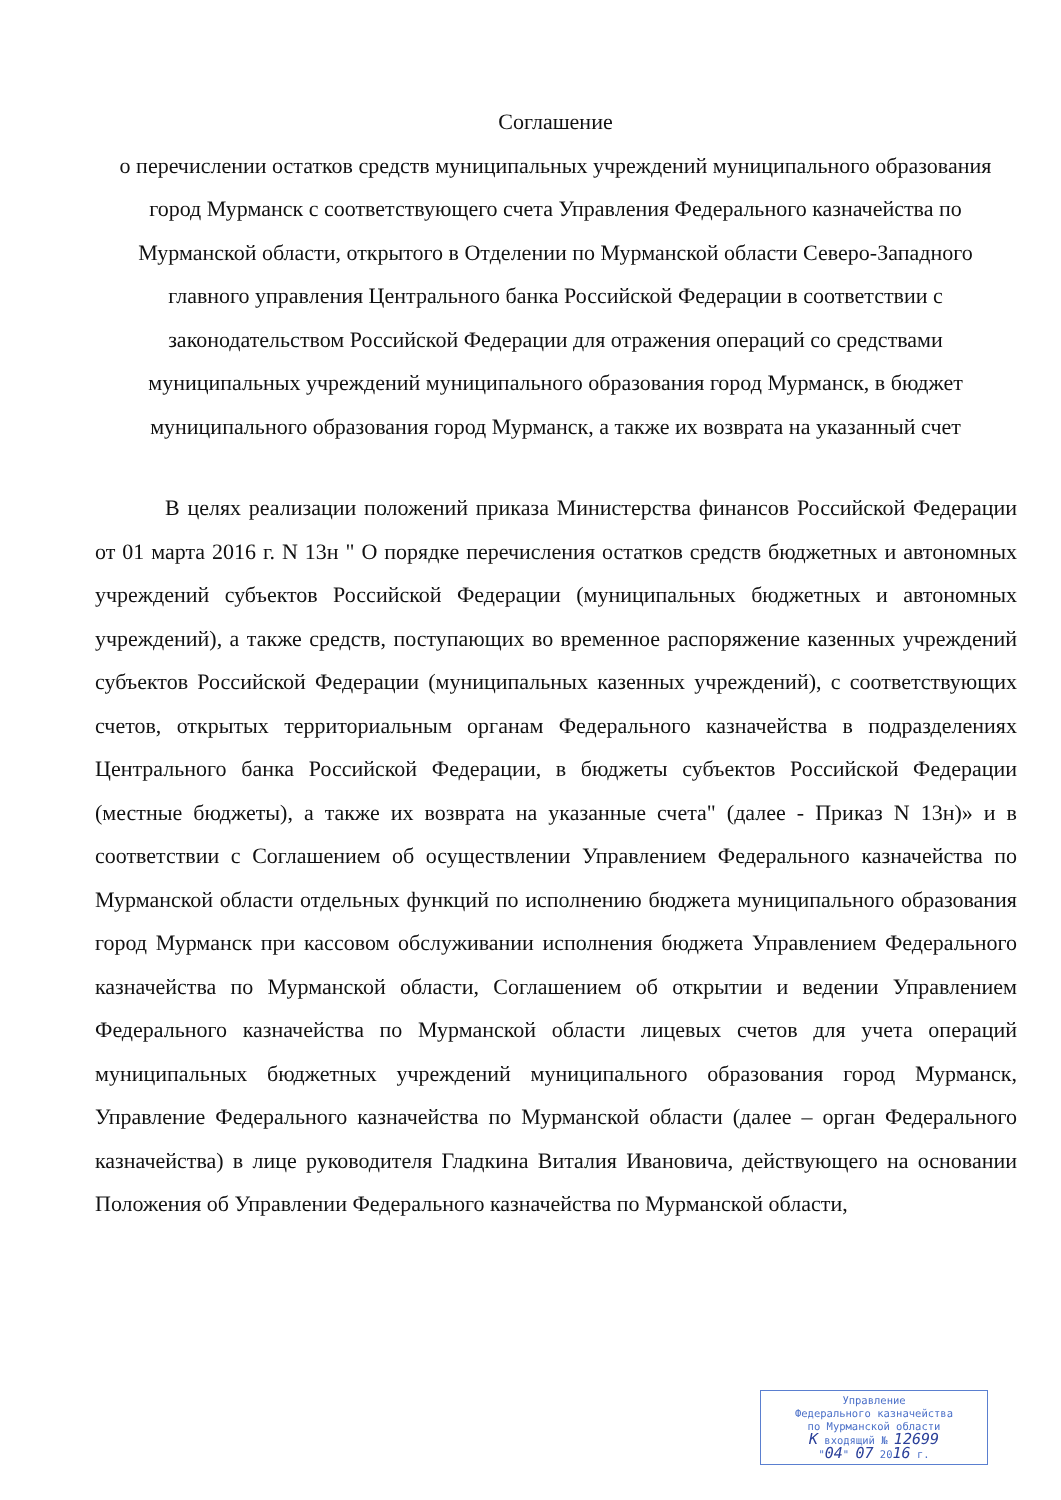Соглашение
о перечислении остатков средств муниципальных учреждений муниципального образования город Мурманск с соответствующего счета Управления Федерального казначейства по Мурманской области, открытого в Отделении по Мурманской области Северо-Западного главного управления Центрального банка Российской Федерации в соответствии с законодательством Российской Федерации для отражения операций со средствами муниципальных учреждений муниципального образования город Мурманск, в бюджет муниципального образования город Мурманск, а также их возврата на указанный счет
В целях реализации положений приказа Министерства финансов Российской Федерации от 01 марта 2016 г. N 13н " О порядке перечисления остатков средств бюджетных и автономных учреждений субъектов Российской Федерации (муниципальных бюджетных и автономных учреждений), а также средств, поступающих во временное распоряжение казенных учреждений субъектов Российской Федерации (муниципальных казенных учреждений), с соответствующих счетов, открытых территориальным органам Федерального казначейства в подразделениях Центрального банка Российской Федерации, в бюджеты субъектов Российской Федерации (местные бюджеты), а также их возврата на указанные счета" (далее - Приказ N 13н)» и в соответствии с Соглашением об осуществлении Управлением Федерального казначейства по Мурманской области отдельных функций по исполнению бюджета муниципального образования город Мурманск при кассовом обслуживании исполнения бюджета Управлением Федерального казначейства по Мурманской области, Соглашением об открытии и ведении Управлением Федерального казначейства по Мурманской области лицевых счетов для учета операций муниципальных бюджетных учреждений муниципального образования город Мурманск, Управление Федерального казначейства по Мурманской области (далее – орган Федерального казначейства) в лице руководителя Гладкина Виталия Ивановича, действующего на основании Положения об Управлении Федерального казначейства по Мурманской области,
Управление
Федерального казначейства
по Мурманской области
К входящий № 12699
"04" 07 2016 г.